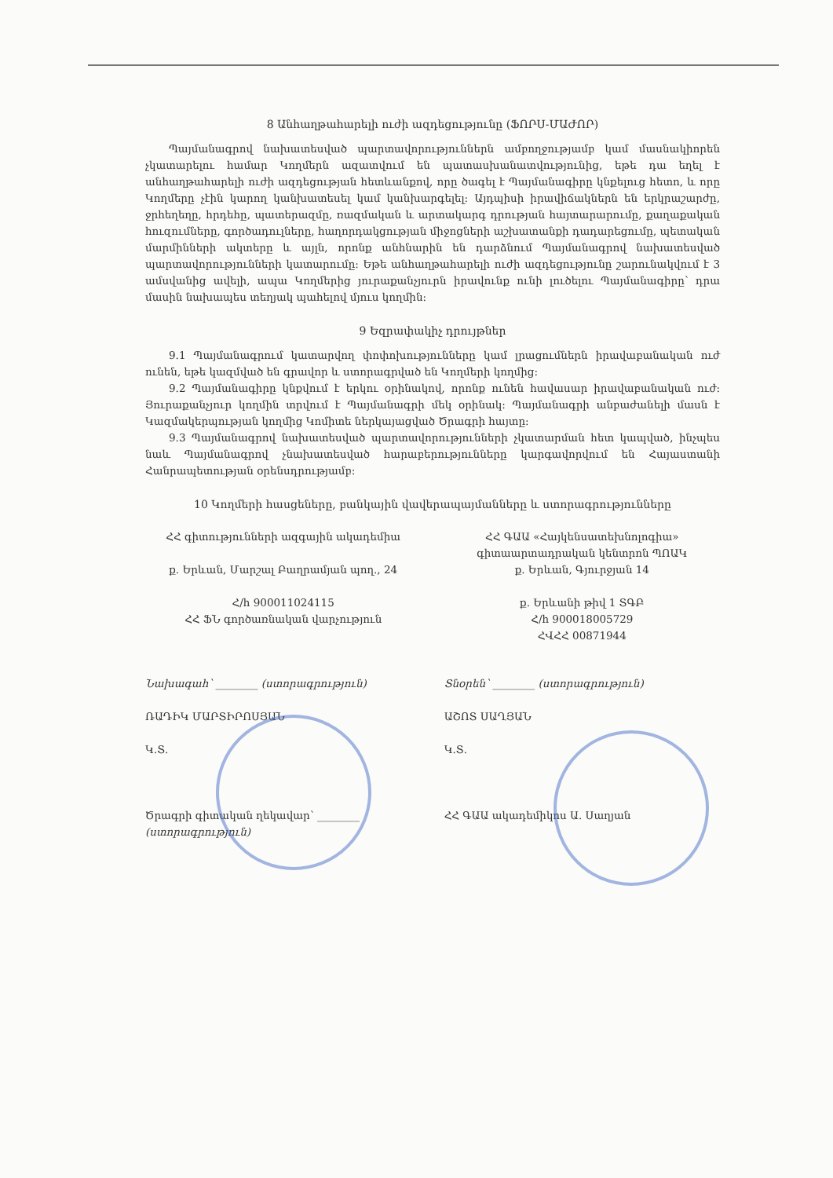8 Անհաղթահարելի ուժի ազդեցությունը (ՖՈՐՍ-ՄԱԺՈՐ)
Պայմանագրով նախատեսված պարտավորություններն ամբողջությամբ կամ մասնակիորեն չկատարելու համար Կողմերն ազատվում են պատասխանատվությունից, եթե դա եղել է անհաղթահարելի ուժի ազդեցության հետևանքով, որը ծագել է Պայմանագիրը կնքելուց հետո, և որը Կողմերը չէին կարող կանխատեսել կամ կանխարգելել: Այդպիսի իրավիճակներն են երկրաշարժը, ջրհեղեղը, հրդեհը, պատերազմը, ռազմական և արտակարգ դրության հայտարարումը, քաղաքական հուզումները, գործադուլները, հաղորդակցության միջոցների աշխատանքի դադարեցումը, պետական մարմինների ակտերը և այլն, որոնք անհնարին են դարձնում Պայմանագրով նախատեսված պարտավորությունների կատարումը: Եթե անհաղթահարելի ուժի ազդեցությունը շարունակվում է 3 ամսվանից ավելի, ապա Կողմերից յուրաքանչյուրն իրավունք ունի լուծելու Պայմանագիրը՝ դրա մասին նախապես տեղյակ պահելով մյուս կողմին:
9 Եզրափակիչ դրույթներ
9.1 Պայմանագրում կատարվող փոփոխությունները կամ լրացումներն իրավաբանական ուժ ունեն, եթե կազմված են գրավոր և ստորագրված են Կողմերի կողմից:
9.2 Պայմանագիրը կնքվում է երկու օրինակով, որոնք ունեն հավասար իրավաբանական ուժ: Յուրաքանչյուր կողմին տրվում է Պայմանագրի մեկ օրինակ: Պայմանագրի անբաժանելի մասն է Կազմակերպության կողմից Կոմիտե ներկայացված Ծրագրի հայտը:
9.3 Պայմանագրով նախատեսված պարտավորությունների չկատարման հետ կապված, ինչպես նաև Պայմանագրով չնախատեսված հարաբերությունները կարգավորվում են Հայաստանի Հանրապետության օրենսդրությամբ:
10 Կողմերի հասցեները, բանկային վավերապայմանները և ստորագրությունները
ՀՀ գիտությունների ազգային ակադեմիա
ք. Երևան, Մարշալ Բաղրամյան պող., 24
Հ/հ 900011024115
ՀՀ ՖՆ գործառնական վարչություն
ՀՀ ԳԱԱ «Հայկենսատեխնոլոգիա» գիտաարտադրական կենտրոն ՊՈԱԿ
ք. Երևան, Գյուրջյան 14
ք. Երևանի թիվ 1 ՏԳԲ
Հ/հ 900018005729
ՀՎՀՀ 00871944
Նախագահ՝ ________ (ստորագրություն)
ՌԱԴԻԿ ՄԱՐՏԻՐՈՍՅԱՆ
Կ.Տ.
Ծրագրի գիտական ղեկավար՝ ________ (ստորագրություն)
Տնօրեն՝ ________ (ստորագրություն)
ԱՇՈՏ ՍԱՂՅԱՆ
Կ.Տ.
ՀՀ ԳԱԱ ակադեմիկոս Ա. Սաղյան